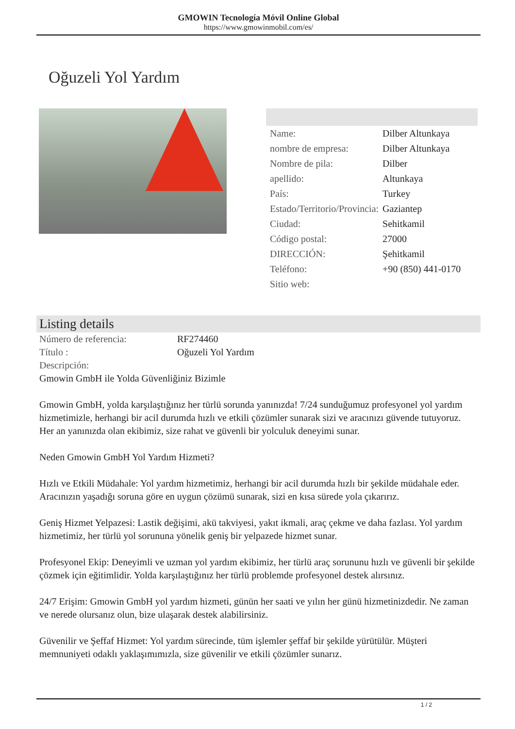GMOWIN Tecnología Móvil Online Global
https://www.gmowinmobil.com/es/
Oğuzeli Yol Yardım
| Name: | Dilber Altunkaya |
| nombre de empresa: | Dilber Altunkaya |
| Nombre de pila: | Dilber |
| apellido: | Altunkaya |
| País: | Turkey |
| Estado/Territorio/Provincia: | Gaziantep |
| Ciudad: | Sehitkamil |
| Código postal: | 27000 |
| DIRECCIÓN: | Şehitkamil |
| Teléfono: | +90 (850) 441-0170 |
| Sitio web: | |
Listing details
| Número de referencia: | RF274460 |
| Título : | Oğuzeli Yol Yardım |
| Descripción: | |
Gmowin GmbH ile Yolda Güvenliğiniz Bizimle
Gmowin GmbH, yolda karşılaştığınız her türlü sorunda yanınızda! 7/24 sunduğumuz profesyonel yol yardım hizmetimizle, herhangi bir acil durumda hızlı ve etkili çözümler sunarak sizi ve aracınızı güvende tutuyoruz. Her an yanınızda olan ekibimiz, size rahat ve güvenli bir yolculuk deneyimi sunar.
Neden Gmowin GmbH Yol Yardım Hizmeti?
Hızlı ve Etkili Müdahale: Yol yardım hizmetimiz, herhangi bir acil durumda hızlı bir şekilde müdahale eder. Aracınızın yaşadığı soruna göre en uygun çözümü sunarak, sizi en kısa sürede yola çıkarırız.
Geniş Hizmet Yelpazesi: Lastik değişimi, akü takviyesi, yakıt ikmali, araç çekme ve daha fazlası. Yol yardım hizmetimiz, her türlü yol sorununa yönelik geniş bir yelpazede hizmet sunar.
Profesyonel Ekip: Deneyimli ve uzman yol yardım ekibimiz, her türlü araç sorununu hızlı ve güvenli bir şekilde çözmek için eğitimlidir. Yolda karşılaştığınız her türlü problemde profesyonel destek alırsınız.
24/7 Erişim: Gmowin GmbH yol yardım hizmeti, günün her saati ve yılın her günü hizmetinizdedir. Ne zaman ve nerede olursanız olun, bize ulaşarak destek alabilirsiniz.
Güvenilir ve Şeffaf Hizmet: Yol yardım sürecinde, tüm işlemler şeffaf bir şekilde yürütülür. Müşteri memnuniyeti odaklı yaklaşımımızla, size güvenilir ve etkili çözümler sunarız.
1 / 2